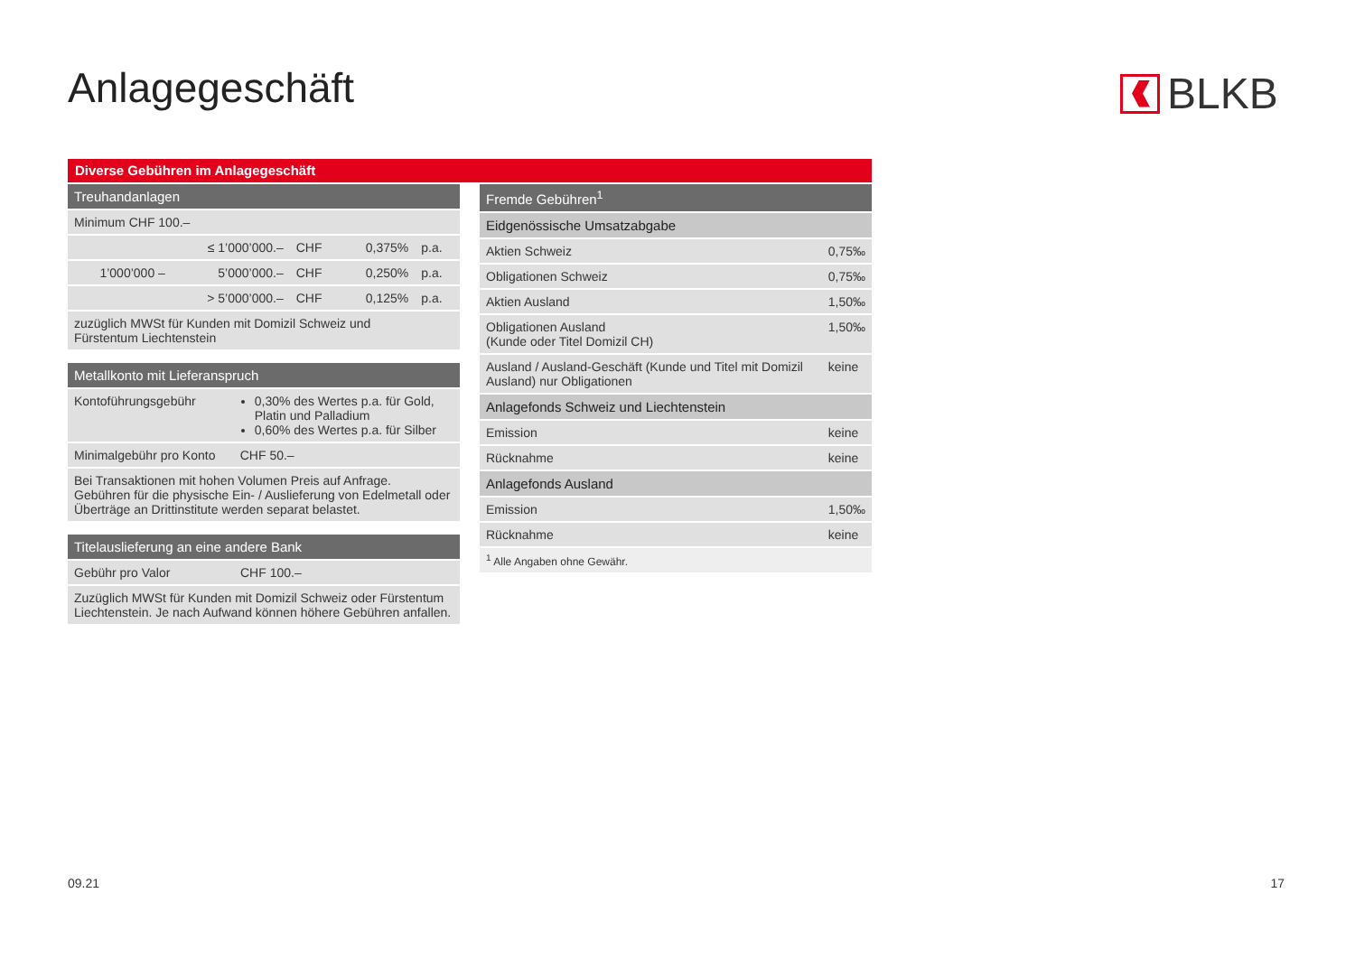Anlagegeschäft BLKB
Diverse Gebühren im Anlagegeschäft
| Treuhandanlagen | | | | |
| --- | --- | --- | --- | --- |
| Minimum CHF 100.– | | | | |
| | ≤ 1’000’000.– | CHF | 0,375% | p.a. |
| 1’000’000 – | 5’000’000.– | CHF | 0,250% | p.a. |
| | > 5’000’000.– | CHF | 0,125% | p.a. |
| zuzüglich MWSt für Kunden mit Domizil Schweiz und Fürstentum Liechtenstein | | | | |
| Metallkonto mit Lieferanspruch | |
| --- | --- |
| Kontoführungsgebühr | 0,30% des Wertes p.a. für Gold, Platin und Palladium 0,60% des Wertes p.a. für Silber |
| Minimalgebühr pro Konto | CHF 50.– |
| Bei Transaktionen mit hohen Volumen Preis auf Anfrage. Gebühren für die physische Ein- / Auslieferung von Edelmetall oder Überträge an Drittinstitute werden separat belastet. | |
| Titelauslieferung an eine andere Bank | |
| --- | --- |
| Gebühr pro Valor | CHF 100.– |
| Zuzüglich MWSt für Kunden mit Domizil Schweiz oder Fürstentum Liechtenstein. Je nach Aufwand können höhere Gebühren anfallen. | |
| Fremde Gebühren<sup>1</sup> | |
| --- | --- |
| Eidgenössische Umsatzabgabe | |
| Aktien Schweiz | 0,75‰ |
| Obligationen Schweiz | 0,75‰ |
| Aktien Ausland | 1,50‰ |
| Obligationen Ausland (Kunde oder Titel Domizil CH) | 1,50‰ |
| Ausland / Ausland-Geschäft (Kunde und Titel mit Domizil Ausland) nur Obligationen | keine |
| Anlagefonds Schweiz und Liechtenstein | |
| Emission | keine |
| Rücknahme | keine |
| Anlagefonds Ausland | |
| Emission | 1,50‰ |
| Rücknahme | keine |
| <sup>1</sup> Alle Angaben ohne Gewähr. | |
09.21 17